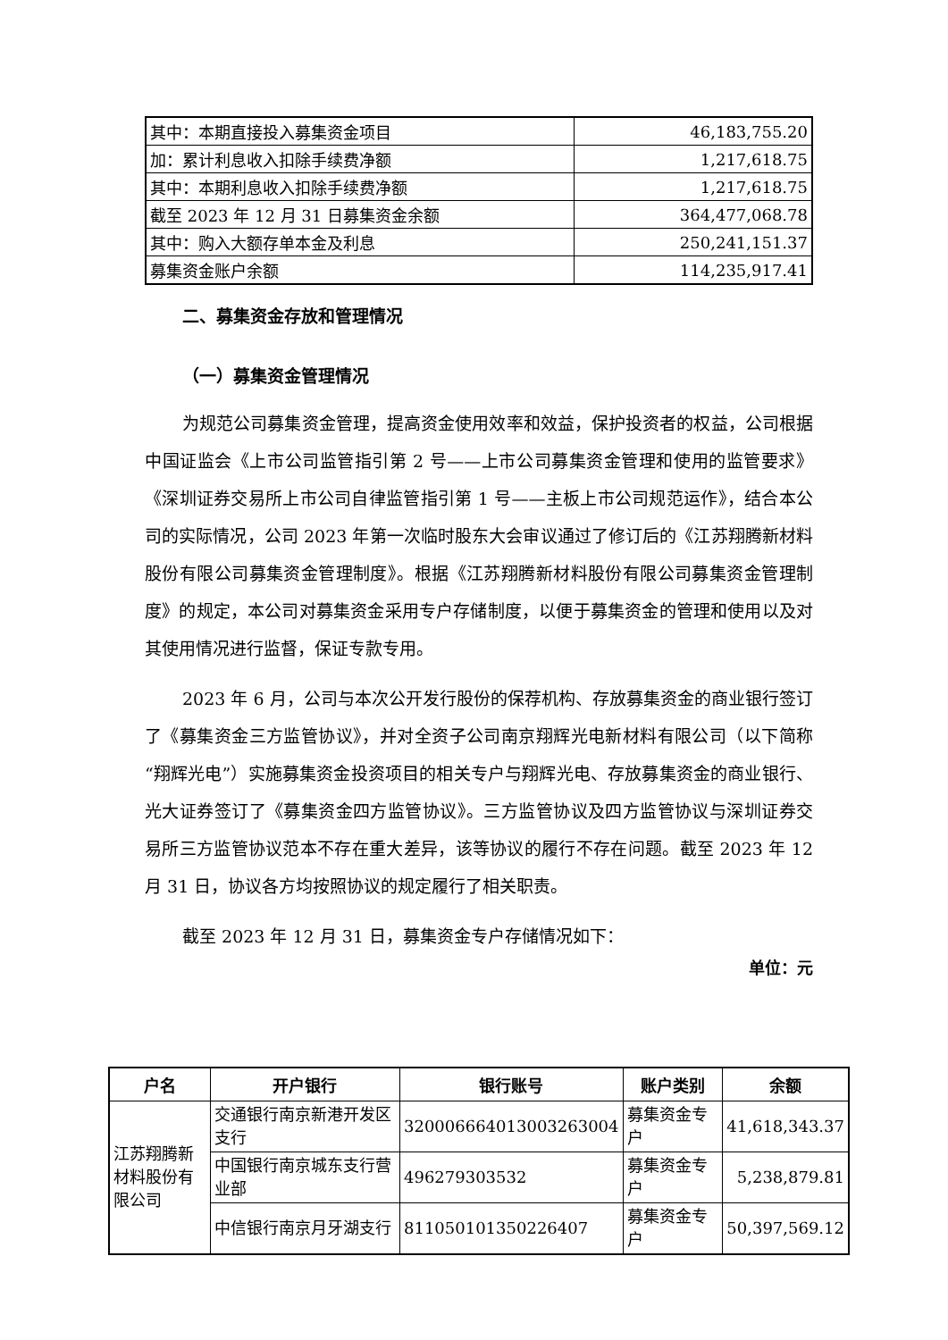| 其中：本期直接投入募集资金项目 | 46,183,755.20 |
| 加：累计利息收入扣除手续费净额 | 1,217,618.75 |
| 其中：本期利息收入扣除手续费净额 | 1,217,618.75 |
| 截至 2023 年 12 月 31 日募集资金余额 | 364,477,068.78 |
| 其中：购入大额存单本金及利息 | 250,241,151.37 |
| 募集资金账户余额 | 114,235,917.41 |
二、募集资金存放和管理情况
（一）募集资金管理情况
为规范公司募集资金管理，提高资金使用效率和效益，保护投资者的权益，公司根据中国证监会《上市公司监管指引第 2 号——上市公司募集资金管理和使用的监管要求》《深圳证券交易所上市公司自律监管指引第 1 号——主板上市公司规范运作》，结合本公司的实际情况，公司 2023 年第一次临时股东大会审议通过了修订后的《江苏翔腾新材料股份有限公司募集资金管理制度》。根据《江苏翔腾新材料股份有限公司募集资金管理制度》的规定，本公司对募集资金采用专户存储制度，以便于募集资金的管理和使用以及对其使用情况进行监督，保证专款专用。
2023 年 6 月，公司与本次公开发行股份的保荐机构、存放募集资金的商业银行签订了《募集资金三方监管协议》，并对全资子公司南京翔辉光电新材料有限公司（以下简称“翔辉光电”）实施募集资金投资项目的相关专户与翔辉光电、存放募集资金的商业银行、光大证券签订了《募集资金四方监管协议》。三方监管协议及四方监管协议与深圳证券交易所三方监管协议范本不存在重大差异，该等协议的履行不存在问题。截至 2023 年 12 月 31 日，协议各方均按照协议的规定履行了相关职责。
截至 2023 年 12 月 31 日，募集资金专户存储情况如下：
单位：元
| 户名 | 开户银行 | 银行账号 | 账户类别 | 余额 |
| --- | --- | --- | --- | --- |
| 江苏翔腾新材料股份有限公司 | 交通银行南京新港开发区支行 | 320006664013003263004 | 募集资金专户 | 41,618,343.37 |
| | 中国银行南京城东支行营业部 | 496279303532 | 募集资金专户 | 5,238,879.81 |
| | 中信银行南京月牙湖支行 | 8110501013502264​07 | 募集资金专户 | 50,397,569.12 |